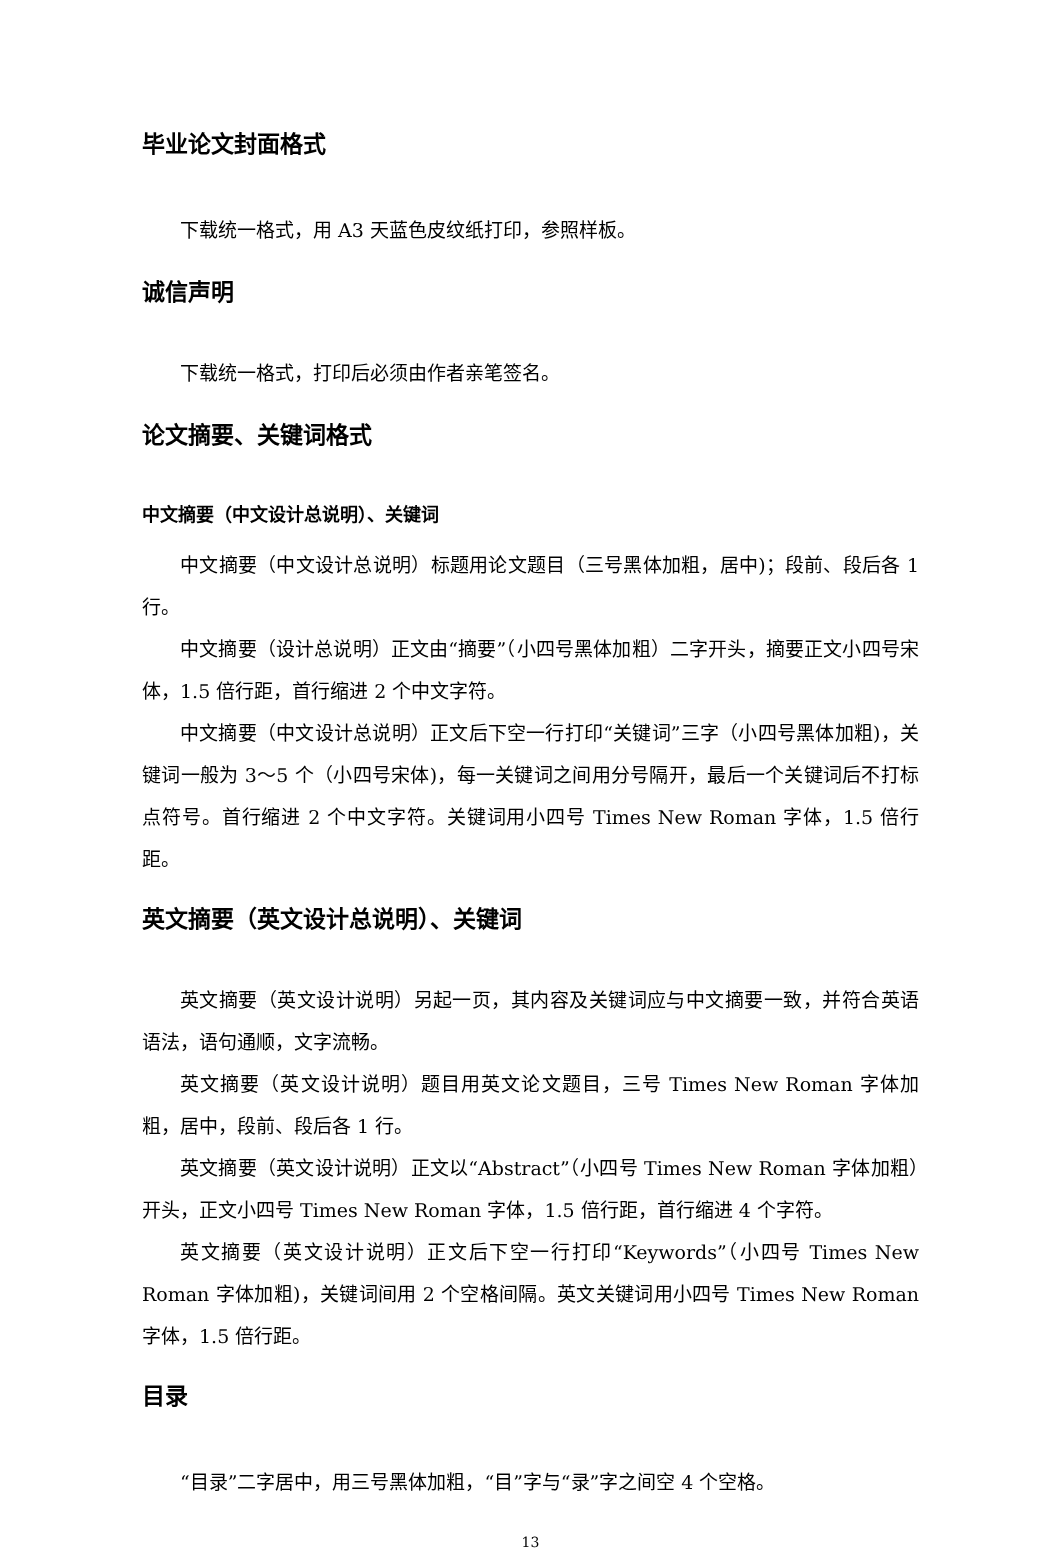毕业论文封面格式
下载统一格式，用 A3 天蓝色皮纹纸打印，参照样板。
诚信声明
下载统一格式，打印后必须由作者亲笔签名。
论文摘要、关键词格式
中文摘要（中文设计总说明）、关键词
中文摘要（中文设计总说明）标题用论文题目（三号黑体加粗，居中)；段前、段后各 1 行。
中文摘要（设计总说明）正文由“摘要”（小四号黑体加粗）二字开头，摘要正文小四号宋体，1.5 倍行距，首行缩进 2 个中文字符。
中文摘要（中文设计总说明）正文后下空一行打印“关键词”三字（小四号黑体加粗)，关键词一般为 3～5 个（小四号宋体)，每一关键词之间用分号隔开，最后一个关键词后不打标点符号。首行缩进 2 个中文字符。关键词用小四号 Times New Roman 字体，1.5 倍行距。
英文摘要（英文设计总说明）、关键词
英文摘要（英文设计说明）另起一页，其内容及关键词应与中文摘要一致，并符合英语语法，语句通顺，文字流畅。
英文摘要（英文设计说明）题目用英文论文题目，三号 Times New Roman 字体加粗，居中，段前、段后各 1 行。
英文摘要（英文设计说明）正文以“Abstract”（小四号 Times New Roman 字体加粗）开头，正文小四号 Times New Roman 字体，1.5 倍行距，首行缩进 4 个字符。
英文摘要（英文设计说明）正文后下空一行打印“Keywords”（小四号 Times New Roman 字体加粗)，关键词间用 2 个空格间隔。英文关键词用小四号 Times New Roman 字体，1.5 倍行距。
目录
“目录”二字居中，用三号黑体加粗，“目”字与“录”字之间空 4 个空格。
13